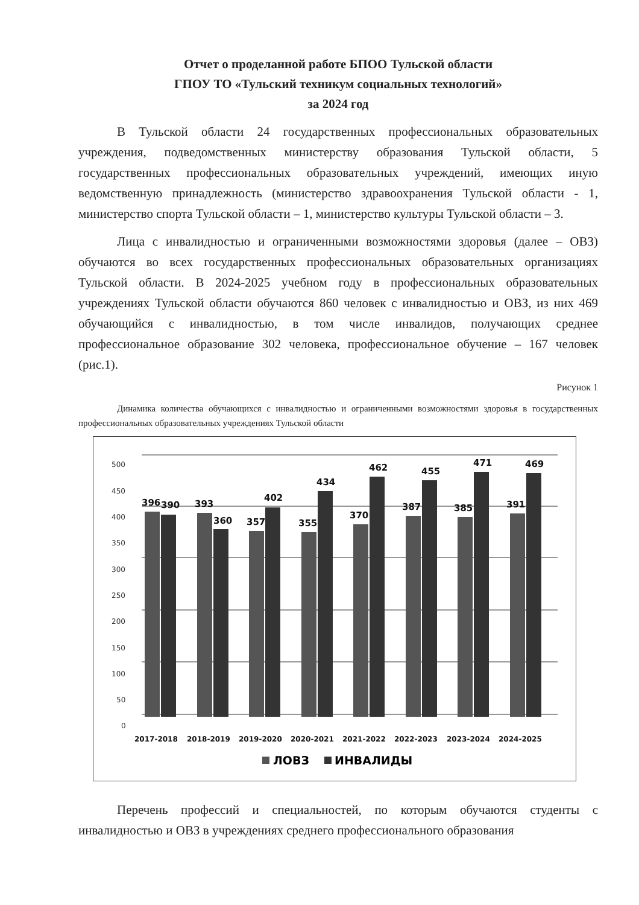Отчет о проделанной работе БПОО Тульской области
ГПОУ ТО «Тульский техникум социальных технологий»
за 2024 год
В Тульской области 24 государственных профессиональных образовательных учреждения, подведомственных министерству образования Тульской области, 5 государственных профессиональных образовательных учреждений, имеющих иную ведомственную принадлежность (министерство здравоохранения Тульской области - 1, министерство спорта Тульской области – 1, министерство культуры Тульской области – 3.
Лица с инвалидностью и ограниченными возможностями здоровья (далее – ОВЗ) обучаются во всех государственных профессиональных образовательных организациях Тульской области. В 2024-2025 учебном году в профессиональных образовательных учреждениях Тульской области обучаются 860 человек с инвалидностью и ОВЗ, из них 469 обучающийся с инвалидностью, в том числе инвалидов, получающих среднее профессиональное образование 302 человека, профессиональное обучение – 167 человек (рис.1).
Рисунок 1
Динамика количества обучающихся с инвалидностью и ограниченными возможностями здоровья в государственных профессиональных образовательных учреждениях Тульской области
500
450
400
350
300
250
200
150
100
50
0
396
390
393
360
357
402
355
434
370
462
387
455
385
471
391
469
2017-2018
2018-2019
2019-2020
2020-2021
2021-2022
2022-2023
2023-2024
2024-2025
ЛОВЗ
ИНВАЛИДЫ
Перечень профессий и специальностей, по которым обучаются студенты с инвалидностью и ОВЗ в учреждениях среднего профессионального образования